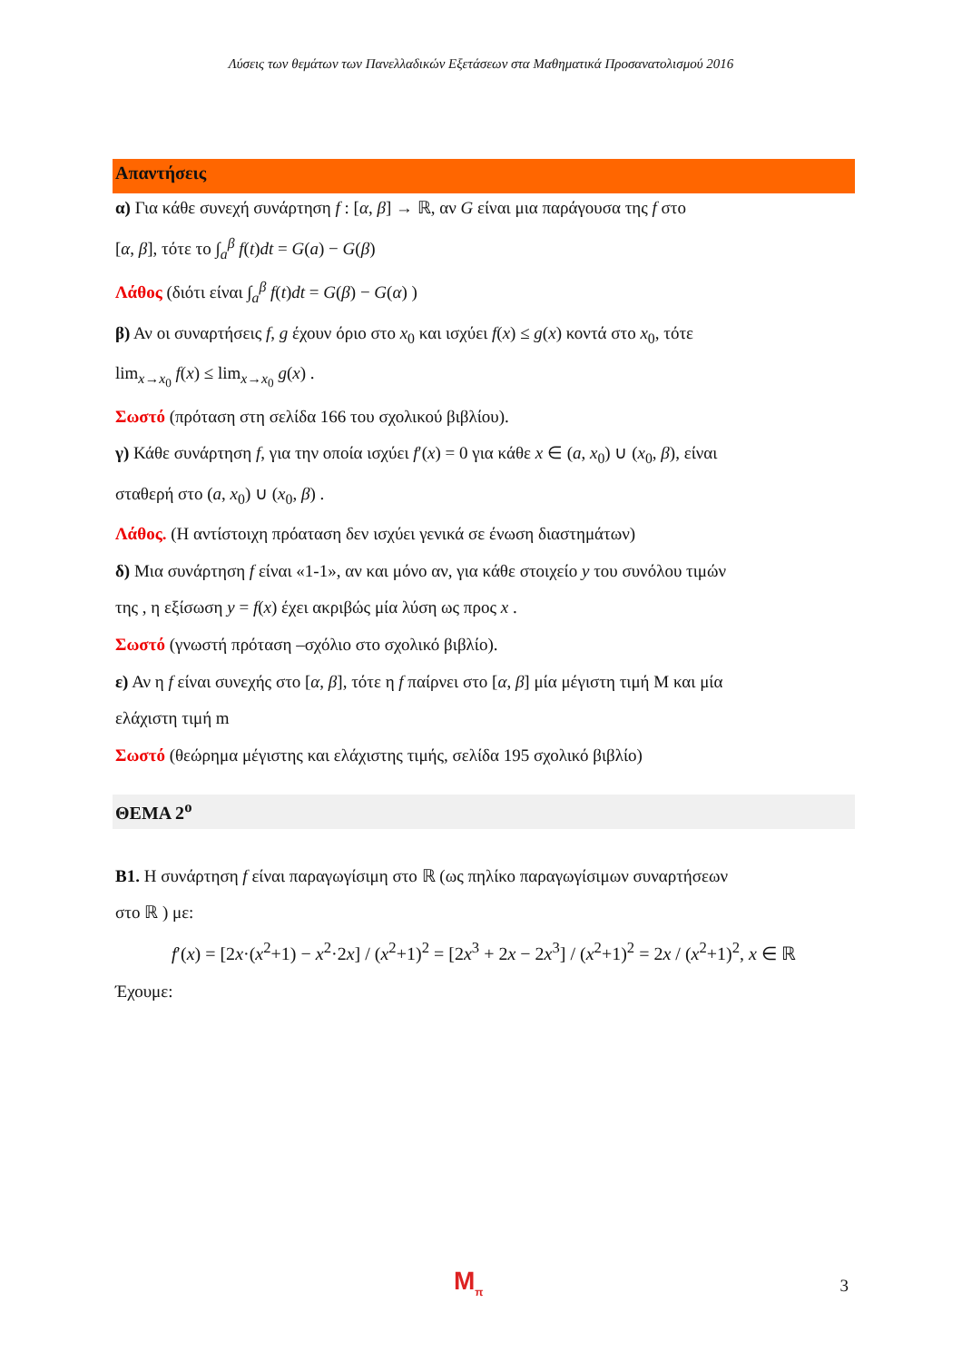Λύσεις των θεμάτων των Πανελλαδικών Εξετάσεων στα Μαθηματικά Προσανατολισμού 2016
Απαντήσεις
α) Για κάθε συνεχή συνάρτηση f : [α, β] → ℝ, αν G είναι μια παράγουσα της f στο
[α, β], τότε το ∫<sub>a</sub><sup>β</sup> f(t)dt = G(a) − G(β)
Λάθος (διότι είναι ∫<sub>a</sub><sup>β</sup> f(t)dt = G(β) − G(α) )
β) Αν οι συναρτήσεις f, g έχουν όριο στο x<sub>0</sub> και ισχύει f(x) ≤ g(x) κοντά στο x<sub>0</sub>, τότε
lim<sub>x→x<sub>0</sub></sub> f(x) ≤ lim<sub>x→x<sub>0</sub></sub> g(x) .
Σωστό (πρόταση στη σελίδα 166 του σχολικού βιβλίου).
γ) Κάθε συνάρτηση f, για την οποία ισχύει f′(x) = 0 για κάθε x ∈ (a, x<sub>0</sub>) ∪ (x<sub>0</sub>, β), είναι
σταθερή στο (a, x<sub>0</sub>) ∪ (x<sub>0</sub>, β) .
Λάθος. (Η αντίστοιχη πρόαταση δεν ισχύει γενικά σε ένωση διαστημάτων)
δ) Μια συνάρτηση f είναι «1-1», αν και μόνο αν, για κάθε στοιχείο y του συνόλου τιμών
της , η εξίσωση y = f(x) έχει ακριβώς μία λύση ως προς x .
Σωστό (γνωστή πρόταση –σχόλιο στο σχολικό βιβλίο).
ε) Αν η f είναι συνεχής στο [α, β], τότε η f παίρνει στο [α, β] μία μέγιστη τιμή M και μία
ελάχιστη τιμή m
Σωστό (θεώρημα μέγιστης και ελάχιστης τιμής, σελίδα 195 σχολικό βιβλίο)
ΘΕΜΑ 2<sup>ο</sup>
Β1. Η συνάρτηση f είναι παραγωγίσιμη στο ℝ (ως πηλίκο παραγωγίσιμων συναρτήσεων
στο ℝ ) με:
f′(x) = [2x·(x<sup>2</sup>+1) − x<sup>2</sup>·2x] / (x<sup>2</sup>+1)<sup>2</sup> = [2x<sup>3</sup> + 2x − 2x<sup>3</sup>] / (x<sup>2</sup>+1)<sup>2</sup> = 2x / (x<sup>2</sup>+1)<sup>2</sup>, x ∈ ℝ
Έχουμε:
M<sub>π</sub> 3